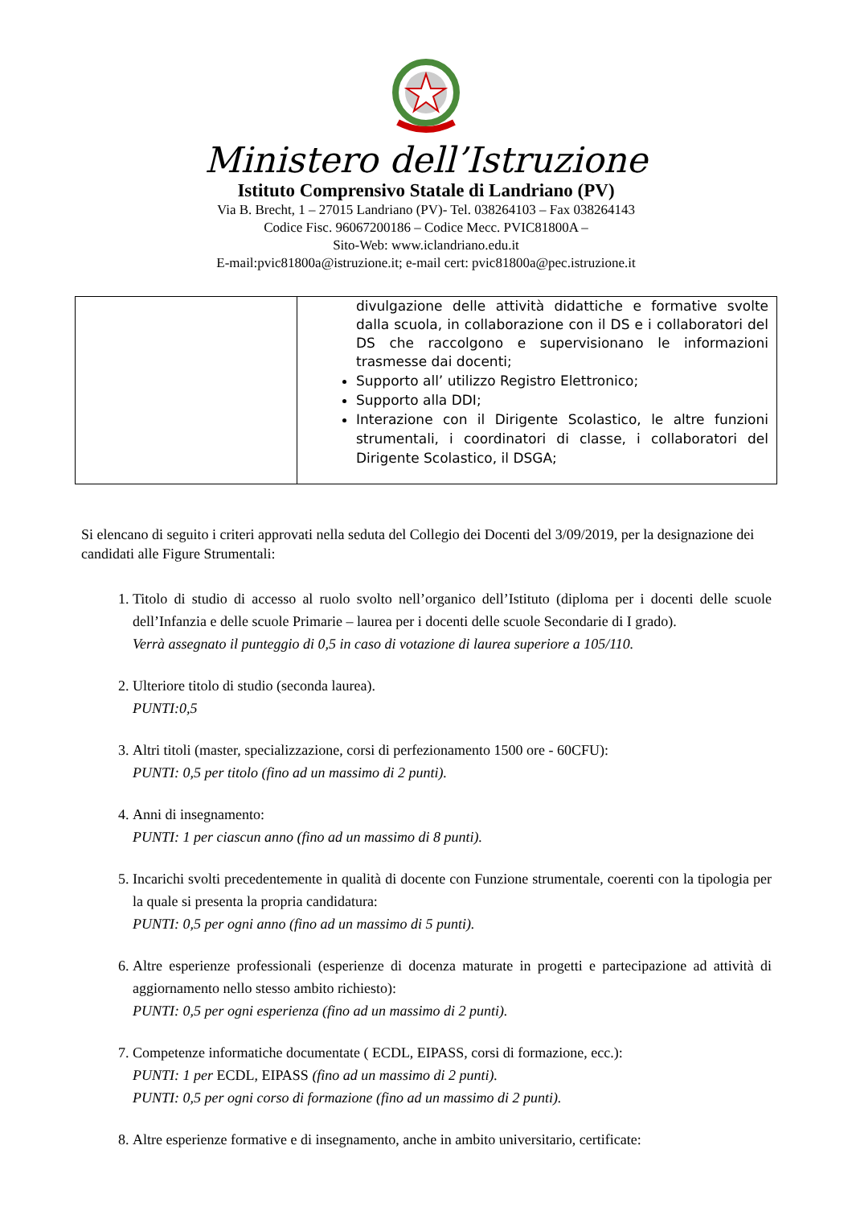Ministero dell’Istruzione
Istituto Comprensivo Statale di Landriano (PV)
Via B. Brecht, 1 – 27015 Landriano (PV)- Tel. 038264103 – Fax 038264143
Codice Fisc. 96067200186 – Codice Mecc. PVIC81800A –
Sito-Web: www.iclandriano.edu.it
E-mail:pvic81800a@istruzione.it; e-mail cert: pvic81800a@pec.istruzione.it
| | divulgazione delle attività didattiche e formative svolte dalla scuola, in collaborazione con il DS e i collaboratori del DS che raccolgono e supervisionano le informazioni trasmesse dai docenti; Supporto all’ utilizzo Registro Elettronico; Supporto alla DDI; Interazione con il Dirigente Scolastico, le altre funzioni strumentali, i coordinatori di classe, i collaboratori del Dirigente Scolastico, il DSGA; |
Si elencano di seguito i criteri approvati nella seduta del Collegio dei Docenti del 3/09/2019, per la designazione dei candidati alle Figure Strumentali:
1. Titolo di studio di accesso al ruolo svolto nell’organico dell’Istituto (diploma per i docenti delle scuole dell’Infanzia e delle scuole Primarie – laurea per i docenti delle scuole Secondarie di I grado).
Verrà assegnato il punteggio di 0,5 in caso di votazione di laurea superiore a 105/110.
2. Ulteriore titolo di studio (seconda laurea).
PUNTI:0,5
3. Altri titoli (master, specializzazione, corsi di perfezionamento 1500 ore - 60CFU):
PUNTI: 0,5 per titolo (fino ad un massimo di 2 punti).
4. Anni di insegnamento:
PUNTI: 1 per ciascun anno (fino ad un massimo di 8 punti).
5. Incarichi svolti precedentemente in qualità di docente con Funzione strumentale, coerenti con la tipologia per la quale si presenta la propria candidatura:
PUNTI: 0,5 per ogni anno (fino ad un massimo di 5 punti).
6. Altre esperienze professionali (esperienze di docenza maturate in progetti e partecipazione ad attività di aggiornamento nello stesso ambito richiesto):
PUNTI: 0,5 per ogni esperienza (fino ad un massimo di 2 punti).
7. Competenze informatiche documentate ( ECDL, EIPASS, corsi di formazione, ecc.):
PUNTI: 1 per ECDL, EIPASS (fino ad un massimo di 2 punti).
PUNTI: 0,5 per ogni corso di formazione (fino ad un massimo di 2 punti).
8. Altre esperienze formative e di insegnamento, anche in ambito universitario, certificate: